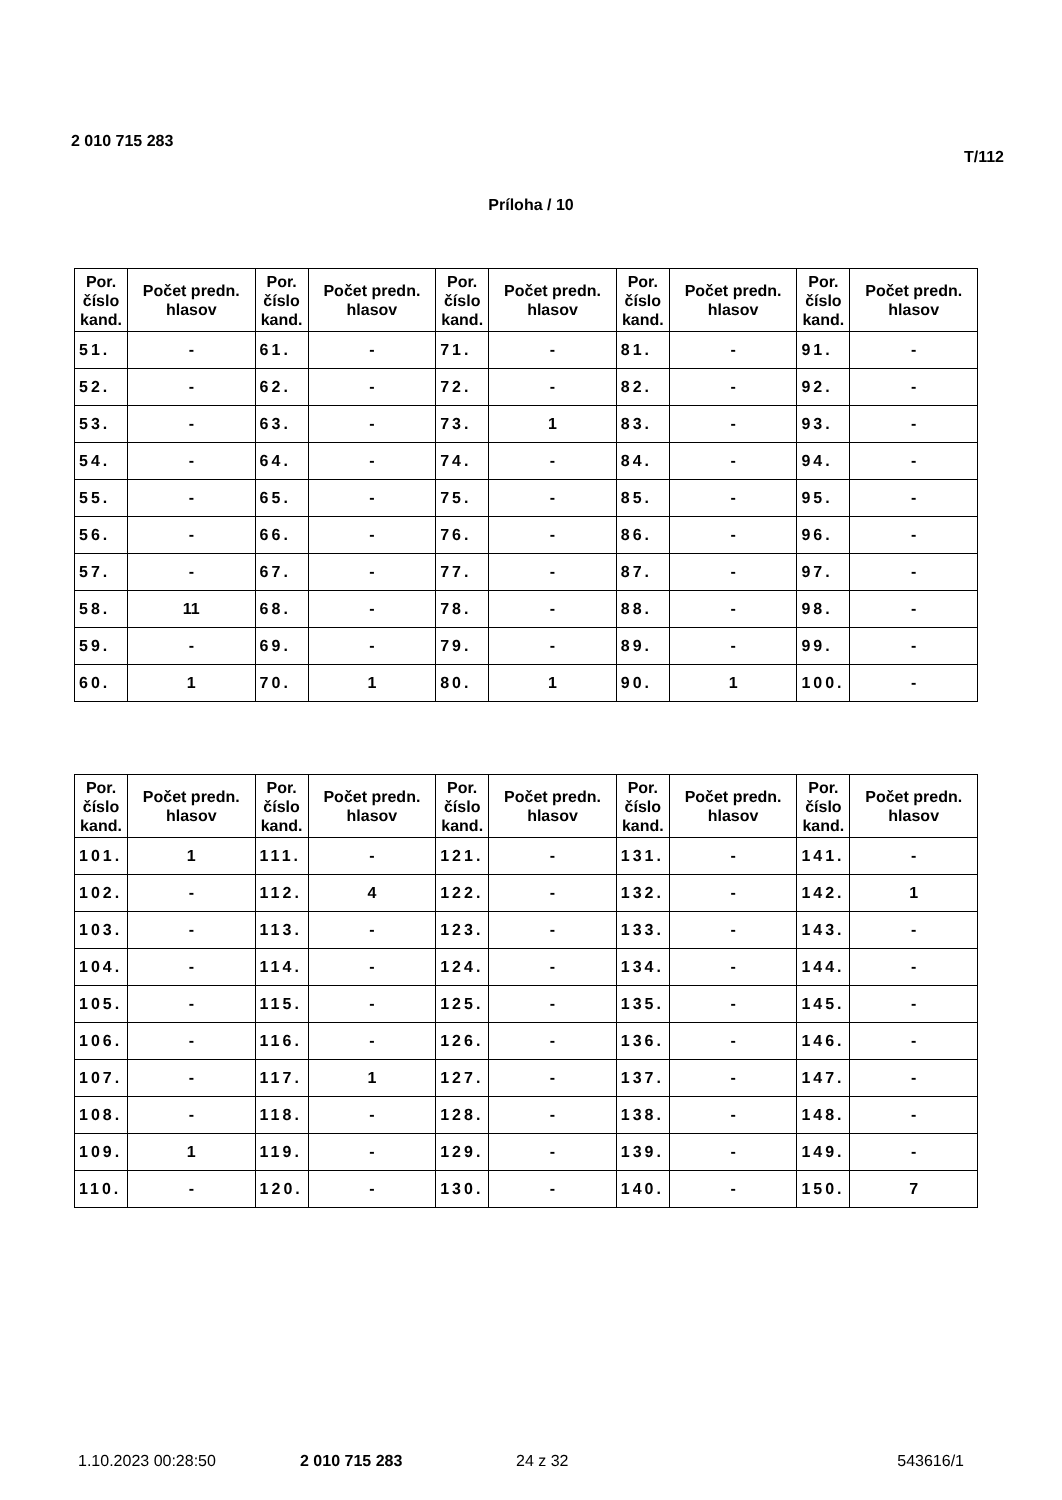2 010 715 283 T/112
Príloha / 10
| Por. číslo kand. | Počet predn. hlasov | Por. číslo kand. | Počet predn. hlasov | Por. číslo kand. | Počet predn. hlasov | Por. číslo kand. | Počet predn. hlasov | Por. číslo kand. | Počet predn. hlasov |
| --- | --- | --- | --- | --- | --- | --- | --- | --- | --- |
| 51. | - | 61. | - | 71. | - | 81. | - | 91. | - |
| 52. | - | 62. | - | 72. | - | 82. | - | 92. | - |
| 53. | - | 63. | - | 73. | 1 | 83. | - | 93. | - |
| 54. | - | 64. | - | 74. | - | 84. | - | 94. | - |
| 55. | - | 65. | - | 75. | - | 85. | - | 95. | - |
| 56. | - | 66. | - | 76. | - | 86. | - | 96. | - |
| 57. | - | 67. | - | 77. | - | 87. | - | 97. | - |
| 58. | 11 | 68. | - | 78. | - | 88. | - | 98. | - |
| 59. | - | 69. | - | 79. | - | 89. | - | 99. | - |
| 60. | 1 | 70. | 1 | 80. | 1 | 90. | 1 | 100. | - |
| Por. číslo kand. | Počet predn. hlasov | Por. číslo kand. | Počet predn. hlasov | Por. číslo kand. | Počet predn. hlasov | Por. číslo kand. | Počet predn. hlasov | Por. číslo kand. | Počet predn. hlasov |
| --- | --- | --- | --- | --- | --- | --- | --- | --- | --- |
| 101. | 1 | 111. | - | 121. | - | 131. | - | 141. | - |
| 102. | - | 112. | 4 | 122. | - | 132. | - | 142. | 1 |
| 103. | - | 113. | - | 123. | - | 133. | - | 143. | - |
| 104. | - | 114. | - | 124. | - | 134. | - | 144. | - |
| 105. | - | 115. | - | 125. | - | 135. | - | 145. | - |
| 106. | - | 116. | - | 126. | - | 136. | - | 146. | - |
| 107. | - | 117. | 1 | 127. | - | 137. | - | 147. | - |
| 108. | - | 118. | - | 128. | - | 138. | - | 148. | - |
| 109. | 1 | 119. | - | 129. | - | 139. | - | 149. | - |
| 110. | - | 120. | - | 130. | - | 140. | - | 150. | 7 |
1.10.2023 00:28:50 2 010 715 283 24 z 32 543616/1